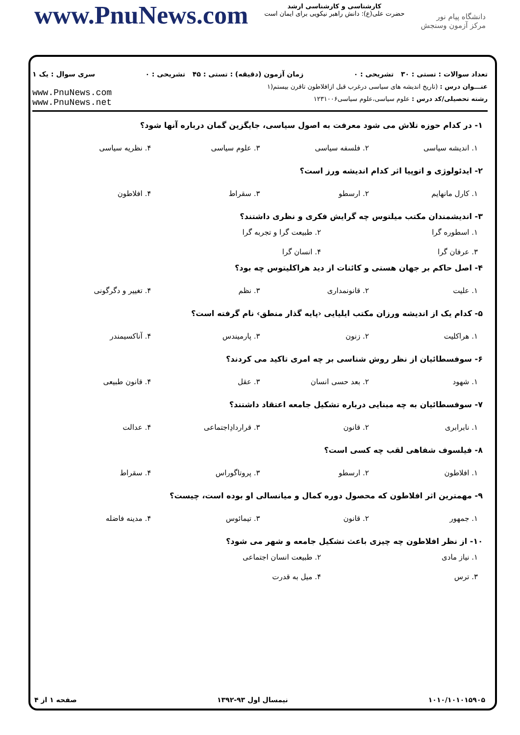www.PnuNews.com
کارشناسی و کارشناسی ارشد
حضرت علی(ع): دانش راهبر نیکویی برای ایمان است
دانشگاه پیام نور
مرکز آزمون وسنجش
تعداد سوالات : تستی : ۳۰ تشریحی : ۰ زمان آزمون (دقیقه) : تستی : ۴۵ تشریحی : ۰ سری سوال : یک ۱
عنـــوان درس : (تاریخ اندیشه های سیاسی درغرب قبل ازافلاطون تاقرن بیستم(۱
رشته تحصیلی/کد درس : علوم سیاسی،علوم سیاسی۱۲۳۱۰۰۶
www.PnuNews.com
www.PnuNews.net
۱- در کدام حوزه تلاش می شود معرفت به اصول سیاسی، جایگزین گمان درباره آنها شود؟
۱. اندیشه سیاسی ۲. فلسفه سیاسی ۳. علوم سیاسی ۴. نظریه سیاسی
۲- ایدئولوژی و اتوپیا اثر کدام اندیشه ورز است؟
۱. کارل مانهایم ۲. ارسطو ۳. سقراط ۴. افلاطون
۳- اندیشمندان مکتب میلتوس چه گرایش فکری و نظری داشتند؟
۱. اسطوره گرا ۲. طبیعت گرا و تجربه گرا ۳. عرفان گرا ۴. انسان گرا
۴- اصل حاکم بر جهان هستی و کائنات از دید هراکلیتوس چه بود؟
۱. علیت ۲. قانونمداری ۳. نظم ۴. تغییر و دگرگونی
۵- کدام یک از اندیشه ورزان مکتب ایلیایی ‹پایه گذار منطق› نام گرفته است؟
۱. هراکلیت ۲. زنون ۳. پارمیندس ۴. آناکسیمندر
۶- سوفسطائیان از نظر روش شناسی بر چه امری تاکید می کردند؟
۱. شهود ۲. بعد حسی انسان ۳. عقل ۴. قانون طبیعی
۷- سوفسطائیان به چه مبنایی درباره تشکیل جامعه اعتقاد داشتند؟
۱. نابرابری ۲. قانون ۳. قراردادِاجتماعی ۴. عدالت
۸- فیلسوف شفاهی لقب چه کسی است؟
۱. افلاطون ۲. ارسطو ۳. پروتاگوراس ۴. سقراط
۹- مهمترین اثر افلاطون که محصول دوره کمال و میانسالی او بوده است، چیست؟
۱. جمهور ۲. قانون ۳. تیمائوس ۴. مدینه فاضله
۱۰- از نظر افلاطون چه چیزی باعث تشکیل جامعه و شهر می شود؟
۱. نیاز مادی ۲. طبیعت انسان اجتماعی ۳. ترس ۴. میل به قدرت
۱۰۱۰/۱۰۱۰۱۵۹۰۵ نیمسال اول ۹۳-۱۳۹۲ صفحه ۱ از ۴